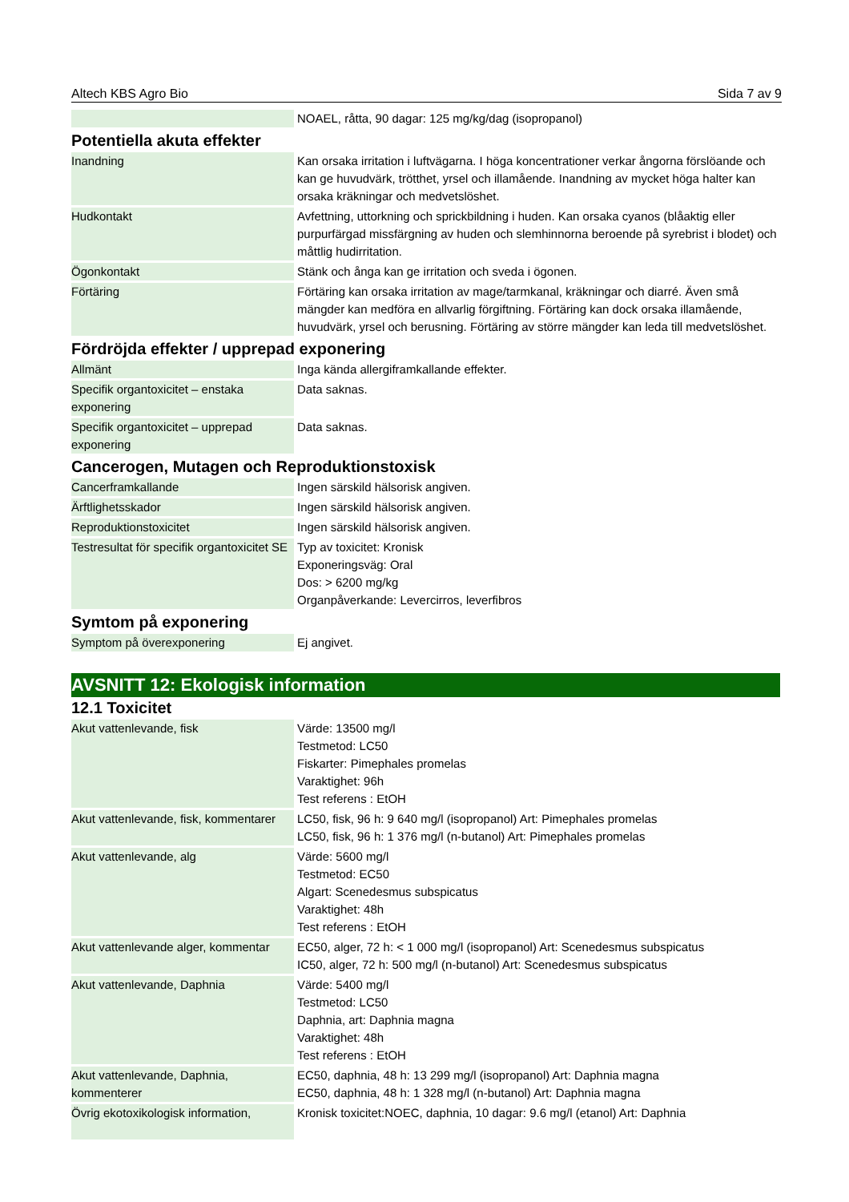Altech KBS Agro Bio Sida 7 av 9
| | NOAEL, råtta, 90 dagar: 125 mg/kg/dag (isopropanol) |
Potentiella akuta effekter
| Inandning | Kan orsaka irritation i luftvägarna. I höga koncentrationer verkar ångorna förslöande och kan ge huvudvärk, trötthet, yrsel och illamående. Inandning av mycket höga halter kan orsaka kräkningar och medvetslöshet. |
| Hudkontakt | Avfettning, uttorkning och sprickbildning i huden. Kan orsaka cyanos (blåaktig eller purpurfärgad missfärgning av huden och slemhinnorna beroende på syrebrist i blodet) och måttlig hudirritation. |
| Ögonkontakt | Stänk och ånga kan ge irritation och sveda i ögonen. |
| Förtäring | Förtäring kan orsaka irritation av mage/tarmkanal, kräkningar och diarré. Även små mängder kan medföra en allvarlig förgiftning. Förtäring kan dock orsaka illamående, huvudvärk, yrsel och berusning. Förtäring av större mängder kan leda till medvetslöshet. |
Fördröjda effekter / upprepad exponering
| Allmänt | Inga kända allergiframkallande effekter. |
| Specifik organtoxicitet – enstaka exponering | Data saknas. |
| Specifik organtoxicitet – upprepad exponering | Data saknas. |
Cancerogen, Mutagen och Reproduktionstoxisk
| Cancerframkallande | Ingen särskild hälsorisk angiven. |
| Ärftlighetsskador | Ingen särskild hälsorisk angiven. |
| Reproduktionstoxicitet | Ingen särskild hälsorisk angiven. |
| Testresultat för specifik organtoxicitet SE | Typ av toxicitet: Kronisk Exponeringsväg: Oral Dos: > 6200 mg/kg Organpåverkande: Levercirros, leverfibros |
Symtom på exponering
| Symptom på överexponering | Ej angivet. |
AVSNITT 12: Ekologisk information
12.1 Toxicitet
| Akut vattenlevande, fisk | Värde: 13500 mg/l Testmetod: LC50 Fiskarter: Pimephales promelas Varaktighet: 96h Test referens : EtOH |
| Akut vattenlevande, fisk, kommentarer | LC50, fisk, 96 h: 9 640 mg/l (isopropanol) Art: Pimephales promelas LC50, fisk, 96 h: 1 376 mg/l (n-butanol) Art: Pimephales promelas |
| Akut vattenlevande, alg | Värde: 5600 mg/l Testmetod: EC50 Algart: Scenedesmus subspicatus Varaktighet: 48h Test referens : EtOH |
| Akut vattenlevande alger, kommentar | EC50, alger, 72 h: < 1 000 mg/l (isopropanol) Art: Scenedesmus subspicatus IC50, alger, 72 h: 500 mg/l (n-butanol) Art: Scenedesmus subspicatus |
| Akut vattenlevande, Daphnia | Värde: 5400 mg/l Testmetod: LC50 Daphnia, art: Daphnia magna Varaktighet: 48h Test referens : EtOH |
| Akut vattenlevande, Daphnia, kommenterer | EC50, daphnia, 48 h: 13 299 mg/l (isopropanol) Art: Daphnia magna EC50, daphnia, 48 h: 1 328 mg/l (n-butanol) Art: Daphnia magna |
| Övrig ekotoxikologisk information, | Kronisk toxicitet:NOEC, daphnia, 10 dagar: 9.6 mg/l (etanol) Art: Daphnia |